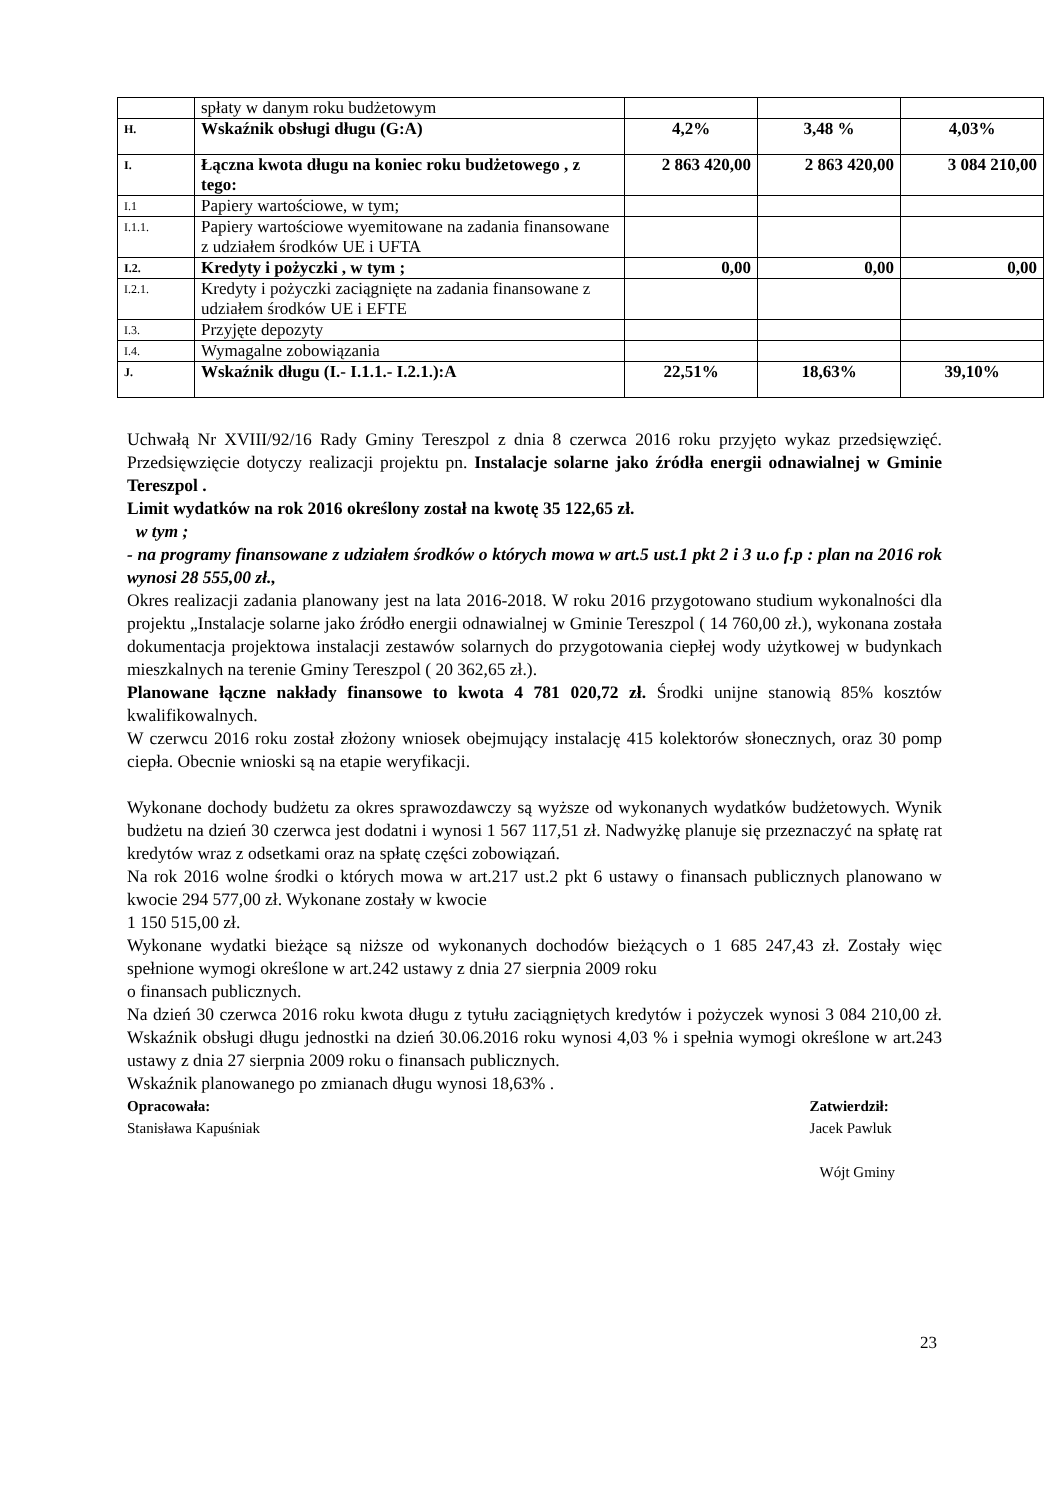| | spłaty w danym roku budżetowym | | | |
| H. | Wskaźnik obsługi długu (G:A) | 4,2% | 3,48 % | 4,03% |
| I. | Łączna kwota długu na koniec roku budżetowego , z tego: | 2 863 420,00 | 2 863 420,00 | 3 084 210,00 |
| I.1 | Papiery wartościowe, w tym; | | | |
| I.1.1. | Papiery wartościowe wyemitowane na zadania finansowane z udziałem środków UE i UFTA | | | |
| I.2. | Kredyty i pożyczki , w tym ; | 0,00 | 0,00 | 0,00 |
| I.2.1. | Kredyty i pożyczki zaciągnięte na zadania finansowane z udziałem środków UE i EFTE | | | |
| I.3. | Przyjęte depozyty | | | |
| I.4. | Wymagalne zobowiązania | | | |
| J. | Wskaźnik długu (I.- I.1.1.- I.2.1.):A | 22,51% | 18,63% | 39,10% |
Uchwałą Nr XVIII/92/16 Rady Gminy Tereszpol z dnia 8 czerwca 2016 roku przyjęto wykaz przedsięwzięć. Przedsięwzięcie dotyczy realizacji projektu pn. Instalacje solarne jako źródła energii odnawialnej w Gminie Tereszpol .
Limit wydatków na rok 2016 określony został na kwotę 35 122,65 zł.
w tym ;
- na programy finansowane z udziałem środków o których mowa w art.5 ust.1 pkt 2 i 3 u.o f.p : plan na 2016 rok wynosi 28 555,00 zł.,
Okres realizacji zadania planowany jest na lata 2016-2018. W roku 2016 przygotowano studium wykonalności dla projektu „Instalacje solarne jako źródło energii odnawialnej w Gminie Tereszpol ( 14 760,00 zł.), wykonana została dokumentacja projektowa instalacji zestawów solarnych do przygotowania ciepłej wody użytkowej w budynkach mieszkalnych na terenie Gminy Tereszpol ( 20 362,65 zł.).
Planowane łączne nakłady finansowe to kwota 4 781 020,72 zł. Środki unijne stanowią 85% kosztów kwalifikowalnych.
W czerwcu 2016 roku został złożony wniosek obejmujący instalację 415 kolektorów słonecznych, oraz 30 pomp ciepła. Obecnie wnioski są na etapie weryfikacji.
Wykonane dochody budżetu za okres sprawozdawczy są wyższe od wykonanych wydatków budżetowych. Wynik budżetu na dzień 30 czerwca jest dodatni i wynosi 1 567 117,51 zł. Nadwyżkę planuje się przeznaczyć na spłatę rat kredytów wraz z odsetkami oraz na spłatę części zobowiązań.
Na rok 2016 wolne środki o których mowa w art.217 ust.2 pkt 6 ustawy o finansach publicznych planowano w kwocie 294 577,00 zł. Wykonane zostały w kwocie
1 150 515,00 zł.
Wykonane wydatki bieżące są niższe od wykonanych dochodów bieżących o 1 685 247,43 zł. Zostały więc spełnione wymogi określone w art.242 ustawy z dnia 27 sierpnia 2009 roku
o finansach publicznych.
Na dzień 30 czerwca 2016 roku kwota długu z tytułu zaciągniętych kredytów i pożyczek wynosi 3 084 210,00 zł. Wskaźnik obsługi długu jednostki na dzień 30.06.2016 roku wynosi 4,03 % i spełnia wymogi określone w art.243 ustawy z dnia 27 sierpnia 2009 roku o finansach publicznych.
Wskaźnik planowanego po zmianach długu wynosi 18,63% .
Opracowała:
Stanisława Kapuśniak
Zatwierdził:
Jacek Pawluk
Wójt Gminy
23